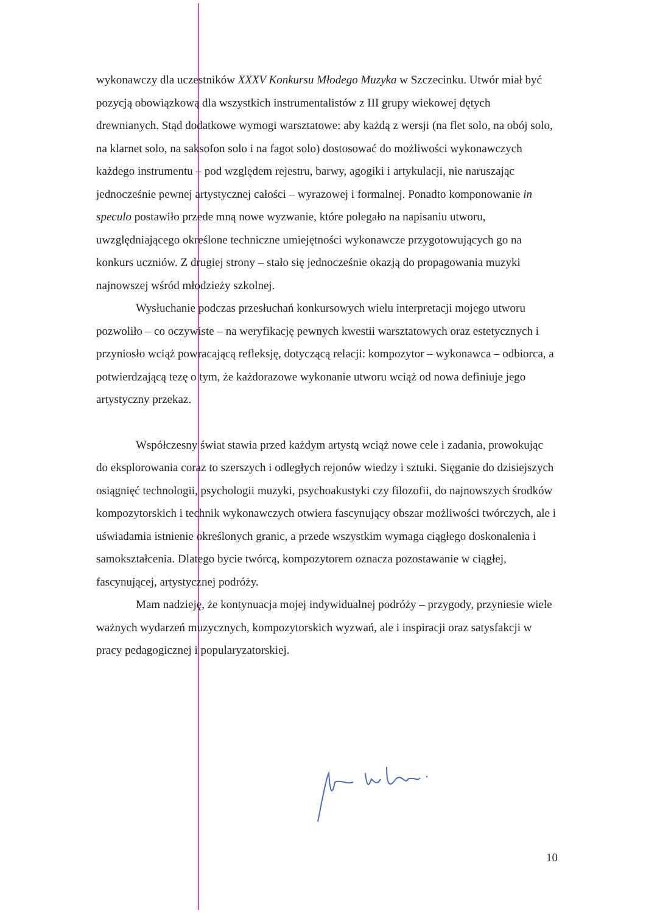wykonawczy dla uczestników XXXV Konkursu Młodego Muzyka w Szczecinku. Utwór miał być pozycją obowiązkową dla wszystkich instrumentalistów z III grupy wiekowej dętych drewnianych. Stąd dodatkowe wymogi warsztatowe: aby każdą z wersji (na flet solo, na obój solo, na klarnet solo, na saksofon solo i na fagot solo) dostosować do możliwości wykonawczych każdego instrumentu – pod względem rejestru, barwy, agogiki i artykulacji, nie naruszając jednocześnie pewnej artystycznej całości – wyrazowej i formalnej. Ponadto komponowanie in speculo postawiło przede mną nowe wyzwanie, które polegało na napisaniu utworu, uwzględniającego określone techniczne umiejętności wykonawcze przygotowujących go na konkurs uczniów. Z drugiej strony – stało się jednocześnie okazją do propagowania muzyki najnowszej wśród młodzieży szkolnej.
Wysłuchanie podczas przesłuchań konkursowych wielu interpretacji mojego utworu pozwoliło – co oczywiste – na weryfikację pewnych kwestii warsztatowych oraz estetycznych i przyniosło wciąż powracającą refleksję, dotyczącą relacji: kompozytor – wykonawca – odbiorca, a potwierdzającą tezę o tym, że każdorazowe wykonanie utworu wciąż od nowa definiuje jego artystyczny przekaz.
Współczesny świat stawia przed każdym artystą wciąż nowe cele i zadania, prowokując do eksplorowania coraz to szerszych i odległych rejonów wiedzy i sztuki. Sięganie do dzisiejszych osiągnięć technologii, psychologii muzyki, psychoakustyki czy filozofii, do najnowszych środków kompozytorskich i technik wykonawczych otwiera fascynujący obszar możliwości twórczych, ale i uświadamia istnienie określonych granic, a przede wszystkim wymaga ciągłego doskonalenia i samokształcenia. Dlatego bycie twórcą, kompozytorem oznacza pozostawanie w ciągłej, fascynującej, artystycznej podróży.
Mam nadzieję, że kontynuacja mojej indywidualnej podróży – przygody, przyniesie wiele ważnych wydarzeń muzycznych, kompozytorskich wyzwań, ale i inspiracji oraz satysfakcji w pracy pedagogicznej i popularyzatorskiej.
10